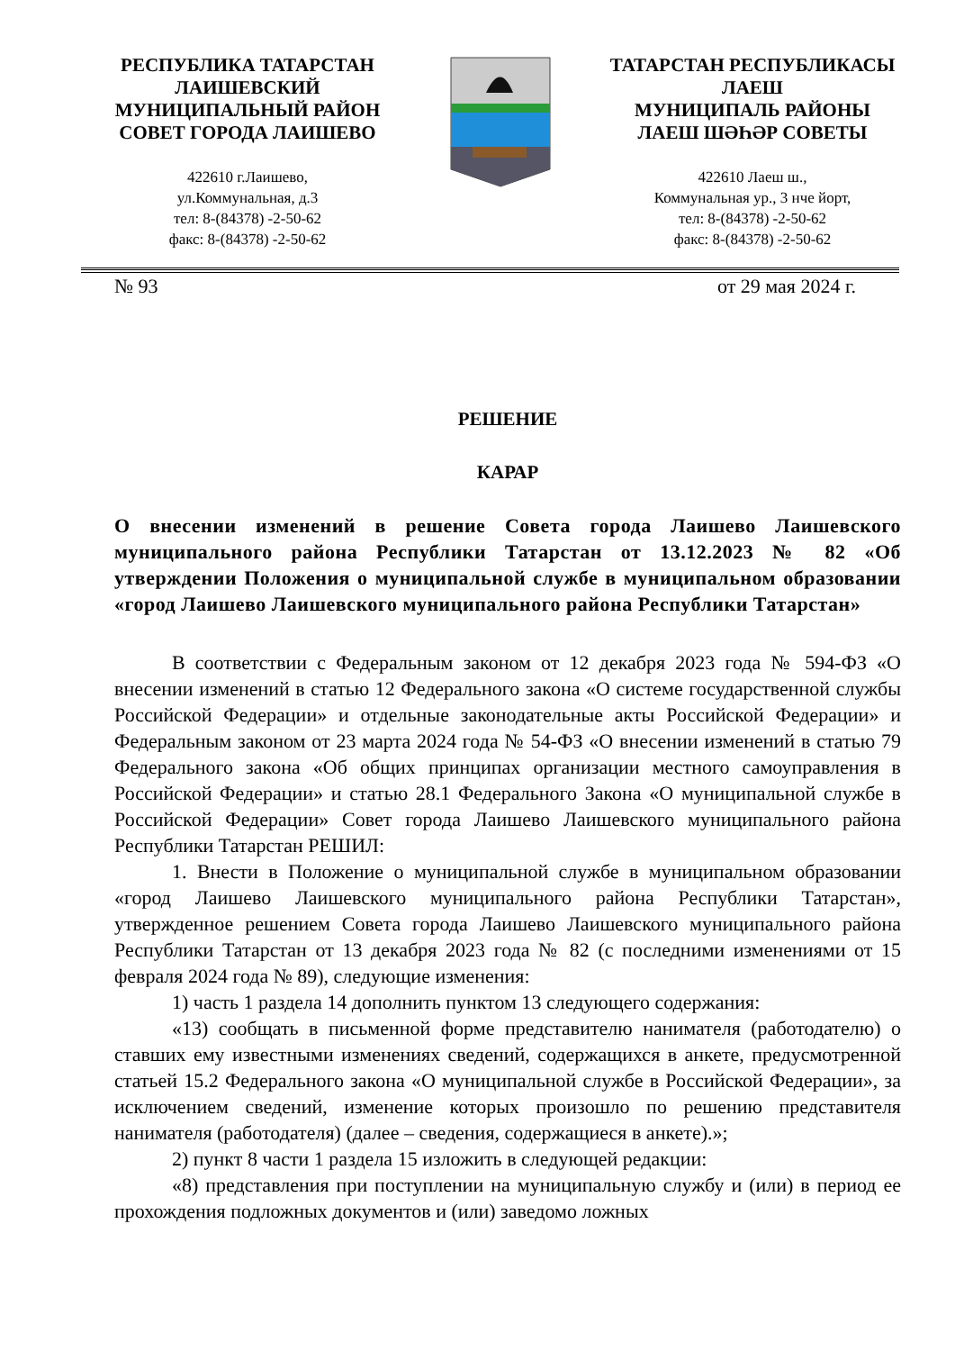РЕСПУБЛИКА ТАТАРСТАН
ЛАИШЕВСКИЙ
МУНИЦИПАЛЬНЫЙ РАЙОН
СОВЕТ ГОРОДА ЛАИШЕВО
422610 г.Лаишево,
ул.Коммунальная, д.3
тел: 8-(84378) -2-50-62
факс: 8-(84378) -2-50-62
ТАТАРСТАН РЕСПУБЛИКАСЫ
ЛАЕШ
МУНИЦИПАЛЬ РАЙОНЫ
ЛАЕШ ШӘҺӘР СОВЕТЫ
422610 Лаеш ш.,
Коммунальная ур., 3 нче йорт,
тел: 8-(84378) -2-50-62
факс: 8-(84378) -2-50-62
№ 93 от 29 мая 2024 г.
РЕШЕНИЕ
КАРАР
О внесении изменений в решение Совета города Лаишево Лаишевского муниципального района Республики Татарстан от 13.12.2023 № 82 «Об утверждении Положения о муниципальной службе в муниципальном образовании «город Лаишево Лаишевского муниципального района Республики Татарстан»
В соответствии с Федеральным законом от 12 декабря 2023 года № 594-ФЗ «О внесении изменений в статью 12 Федерального закона «О системе государственной службы Российской Федерации» и отдельные законодательные акты Российской Федерации» и Федеральным законом от 23 марта 2024 года № 54-ФЗ «О внесении изменений в статью 79 Федерального закона «Об общих принципах организации местного самоуправления в Российской Федерации» и статью 28.1 Федерального Закона «О муниципальной службе в Российской Федерации» Совет города Лаишево Лаишевского муниципального района Республики Татарстан РЕШИЛ:
1. Внести в Положение о муниципальной службе в муниципальном образовании «город Лаишево Лаишевского муниципального района Республики Татарстан», утвержденное решением Совета города Лаишево Лаишевского муниципального района Республики Татарстан от 13 декабря 2023 года № 82 (с последними изменениями от 15 февраля 2024 года № 89), следующие изменения:
1) часть 1 раздела 14 дополнить пунктом 13 следующего содержания:
«13) сообщать в письменной форме представителю нанимателя (работодателю) о ставших ему известными изменениях сведений, содержащихся в анкете, предусмотренной статьей 15.2 Федерального закона «О муниципальной службе в Российской Федерации», за исключением сведений, изменение которых произошло по решению представителя нанимателя (работодателя) (далее – сведения, содержащиеся в анкете).»;
2) пункт 8 части 1 раздела 15 изложить в следующей редакции:
«8) представления при поступлении на муниципальную службу и (или) в период ее прохождения подложных документов и (или) заведомо ложных